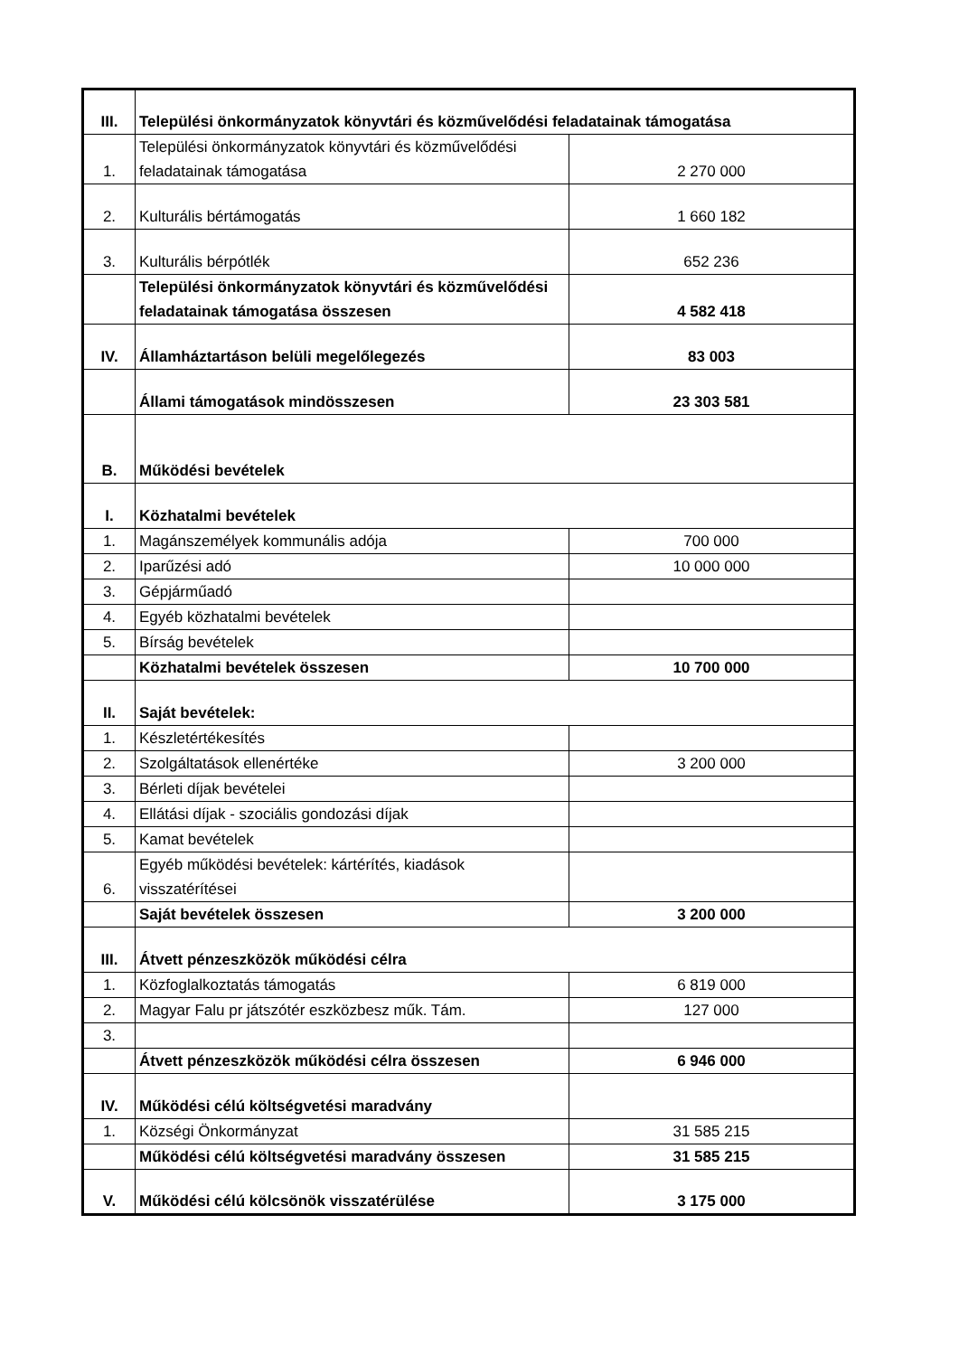| III. | Települési önkormányzatok könyvtári és közművelődési feladatainak támogatása | |
| 1. | Települési önkormányzatok könyvtári és közművelődési feladatainak támogatása | 2 270 000 |
| 2. | Kulturális bértámogatás | 1 660 182 |
| 3. | Kulturális bérpótlék | 652 236 |
| | Települési önkormányzatok könyvtári és közművelődési feladatainak támogatása összesen | 4 582 418 |
| IV. | Államháztartáson belüli megelőlegezés | 83 003 |
| | Állami támogatások mindösszesen | 23 303 581 |
| B. | Működési bevételek | |
| I. | Közhatalmi bevételek | |
| 1. | Magánszemélyek kommunális adója | 700 000 |
| 2. | Iparűzési adó | 10 000 000 |
| 3. | Gépjárműadó | |
| 4. | Egyéb közhatalmi bevételek | |
| 5. | Bírság bevételek | |
| | Közhatalmi bevételek összesen | 10 700 000 |
| II. | Saját bevételek: | |
| 1. | Készletértékesítés | |
| 2. | Szolgáltatások ellenértéke | 3 200 000 |
| 3. | Bérleti díjak bevételei | |
| 4. | Ellátási díjak - szociális gondozási díjak | |
| 5. | Kamat bevételek | |
| 6. | Egyéb működési bevételek: kártérítés, kiadások visszatérítései | |
| | Saját bevételek összesen | 3 200 000 |
| III. | Átvett pénzeszközök működési célra | |
| 1. | Közfoglalkoztatás támogatás | 6 819 000 |
| 2. | Magyar Falu pr játszótér eszközbesz műk. Tám. | 127 000 |
| 3. | | |
| | Átvett pénzeszközök működési célra összesen | 6 946 000 |
| IV. | Működési célú költségvetési maradvány | |
| 1. | Községi Önkormányzat | 31 585 215 |
| | Működési célú költségvetési maradvány összesen | 31 585 215 |
| V. | Működési célú kölcsönök visszatérülése | 3 175 000 |